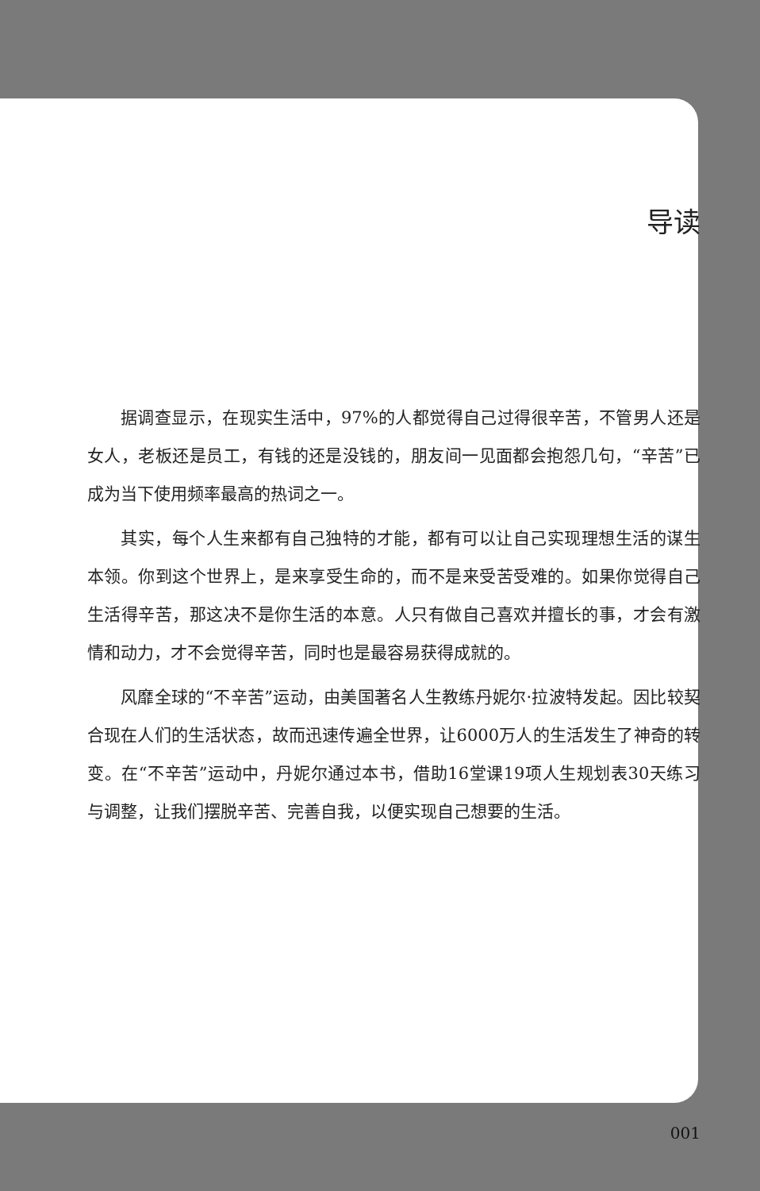导读
据调查显示，在现实生活中，97%的人都觉得自己过得很辛苦，不管男人还是女人，老板还是员工，有钱的还是没钱的，朋友间一见面都会抱怨几句，“辛苦”已成为当下使用频率最高的热词之一。
其实，每个人生来都有自己独特的才能，都有可以让自己实现理想生活的谋生本领。你到这个世界上，是来享受生命的，而不是来受苦受难的。如果你觉得自己生活得辛苦，那这决不是你生活的本意。人只有做自己喜欢并擅长的事，才会有激情和动力，才不会觉得辛苦，同时也是最容易获得成就的。
风靡全球的“不辛苦”运动，由美国著名人生教练丹妮尔·拉波特发起。因比较契合现在人们的生活状态，故而迅速传遍全世界，让6000万人的生活发生了神奇的转变。在“不辛苦”运动中，丹妮尔通过本书，借助16堂课19项人生规划表30天练习与调整，让我们摆脱辛苦、完善自我，以便实现自己想要的生活。
001